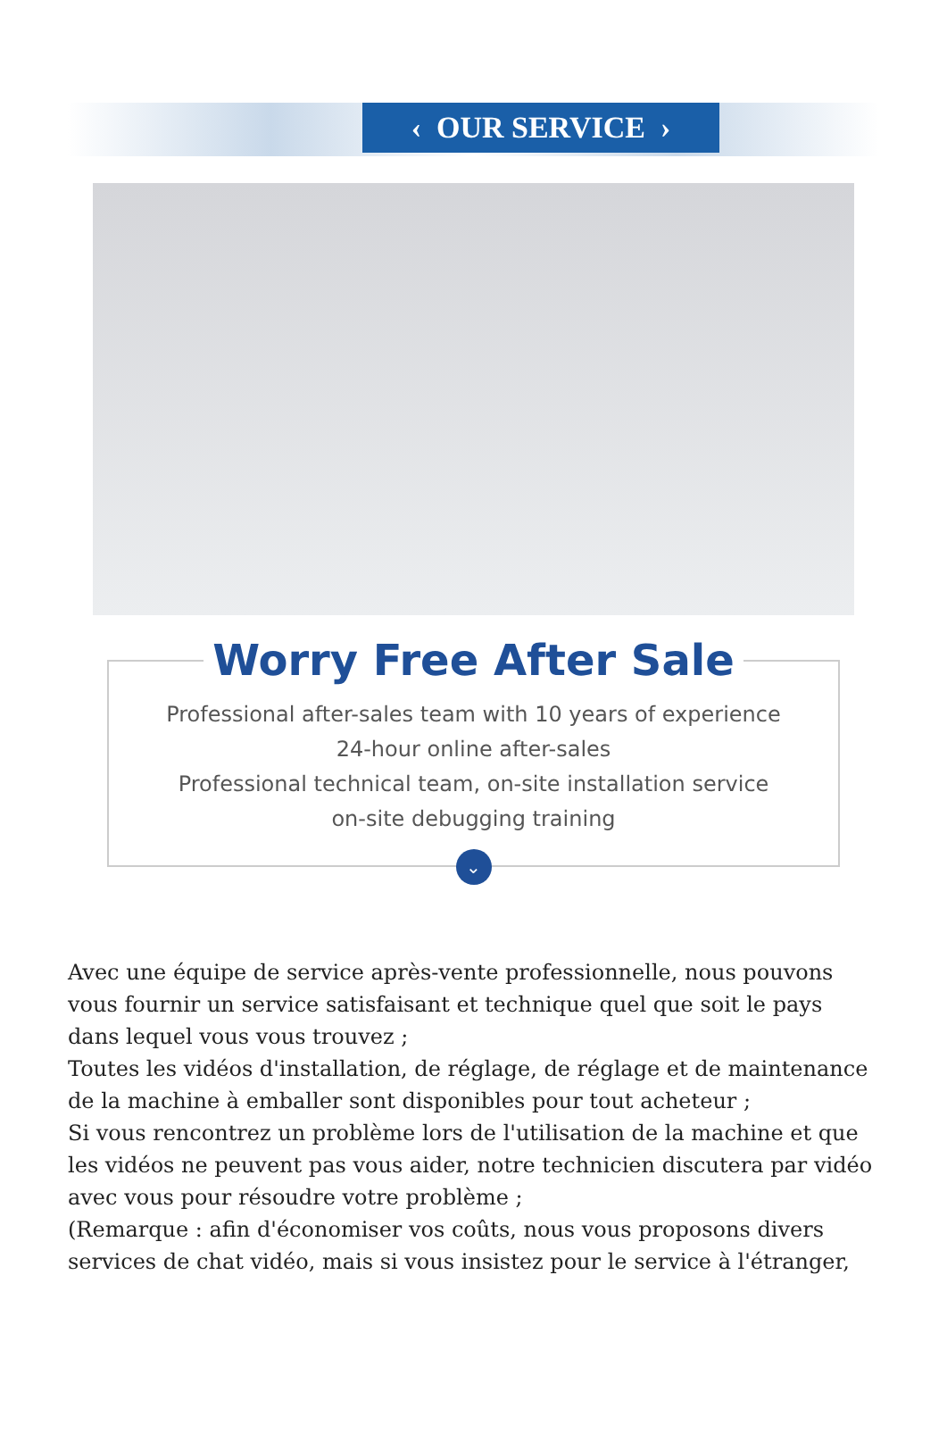‹ OUR SERVICE ›
Worry Free After Sale
Professional after-sales team with 10 years of experience
24-hour online after-sales
Professional technical team, on-site installation service
on-site debugging training
⌄
Avec une équipe de service après-vente professionnelle, nous pouvons vous fournir un service satisfaisant et technique quel que soit le pays dans lequel vous vous trouvez ;
Toutes les vidéos d'installation, de réglage, de réglage et de maintenance de la machine à emballer sont disponibles pour tout acheteur ;
Si vous rencontrez un problème lors de l'utilisation de la machine et que les vidéos ne peuvent pas vous aider, notre technicien discutera par vidéo avec vous pour résoudre votre problème ;
(Remarque : afin d'économiser vos coûts, nous vous proposons divers services de chat vidéo, mais si vous insistez pour le service à l'étranger,